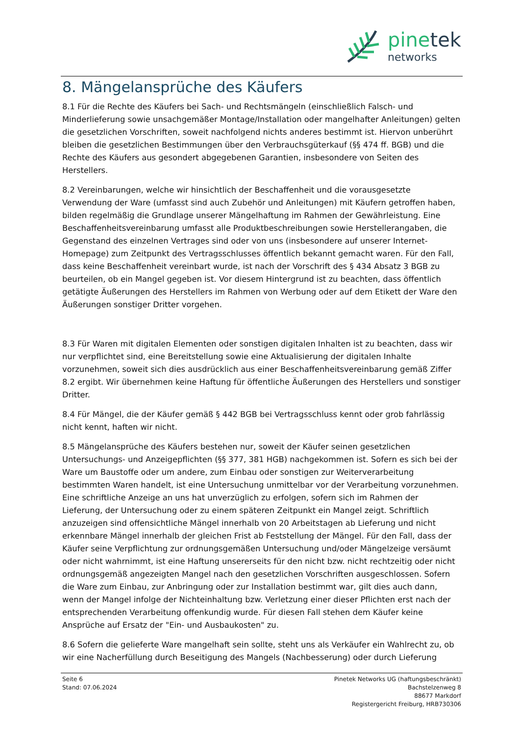pinetek
networks
8. Mängelansprüche des Käufers
8.1 Für die Rechte des Käufers bei Sach- und Rechtsmängeln (einschließlich Falsch- und Minderlieferung sowie unsachgemäßer Montage/Installation oder mangelhafter Anleitungen) gelten die gesetzlichen Vorschriften, soweit nachfolgend nichts anderes bestimmt ist. Hiervon unberührt bleiben die gesetzlichen Bestimmungen über den Verbrauchsgüterkauf (§§ 474 ff. BGB) und die Rechte des Käufers aus gesondert abgegebenen Garantien, insbesondere von Seiten des Herstellers.
8.2 Vereinbarungen, welche wir hinsichtlich der Beschaffenheit und die vorausgesetzte Verwendung der Ware (umfasst sind auch Zubehör und Anleitungen) mit Käufern getroffen haben, bilden regelmäßig die Grundlage unserer Mängelhaftung im Rahmen der Gewährleistung. Eine Beschaffenheitsvereinbarung umfasst alle Produktbeschreibungen sowie Herstellerangaben, die Gegenstand des einzelnen Vertrages sind oder von uns (insbesondere auf unserer Internet-Homepage) zum Zeitpunkt des Vertragsschlusses öffentlich bekannt gemacht waren. Für den Fall, dass keine Beschaffenheit vereinbart wurde, ist nach der Vorschrift des § 434 Absatz 3 BGB zu beurteilen, ob ein Mangel gegeben ist. Vor diesem Hintergrund ist zu beachten, dass öffentlich getätigte Äußerungen des Herstellers im Rahmen von Werbung oder auf dem Etikett der Ware den Äußerungen sonstiger Dritter vorgehen.
8.3 Für Waren mit digitalen Elementen oder sonstigen digitalen Inhalten ist zu beachten, dass wir nur verpflichtet sind, eine Bereitstellung sowie eine Aktualisierung der digitalen Inhalte vorzunehmen, soweit sich dies ausdrücklich aus einer Beschaffenheitsvereinbarung gemäß Ziffer 8.2 ergibt. Wir übernehmen keine Haftung für öffentliche Äußerungen des Herstellers und sonstiger Dritter.
8.4 Für Mängel, die der Käufer gemäß § 442 BGB bei Vertragsschluss kennt oder grob fahrlässig nicht kennt, haften wir nicht.
8.5 Mängelansprüche des Käufers bestehen nur, soweit der Käufer seinen gesetzlichen Untersuchungs- und Anzeigepflichten (§§ 377, 381 HGB) nachgekommen ist. Sofern es sich bei der Ware um Baustoffe oder um andere, zum Einbau oder sonstigen zur Weiterverarbeitung bestimmten Waren handelt, ist eine Untersuchung unmittelbar vor der Verarbeitung vorzunehmen. Eine schriftliche Anzeige an uns hat unverzüglich zu erfolgen, sofern sich im Rahmen der Lieferung, der Untersuchung oder zu einem späteren Zeitpunkt ein Mangel zeigt. Schriftlich anzuzeigen sind offensichtliche Mängel innerhalb von 20 Arbeitstagen ab Lieferung und nicht erkennbare Mängel innerhalb der gleichen Frist ab Feststellung der Mängel. Für den Fall, dass der Käufer seine Verpflichtung zur ordnungsgemäßen Untersuchung und/oder Mängelzeige versäumt oder nicht wahrnimmt, ist eine Haftung unsererseits für den nicht bzw. nicht rechtzeitig oder nicht ordnungsgemäß angezeigten Mangel nach den gesetzlichen Vorschriften ausgeschlossen. Sofern die Ware zum Einbau, zur Anbringung oder zur Installation bestimmt war, gilt dies auch dann, wenn der Mangel infolge der Nichteinhaltung bzw. Verletzung einer dieser Pflichten erst nach der entsprechenden Verarbeitung offenkundig wurde. Für diesen Fall stehen dem Käufer keine Ansprüche auf Ersatz der "Ein- und Ausbaukosten" zu.
8.6 Sofern die gelieferte Ware mangelhaft sein sollte, steht uns als Verkäufer ein Wahlrecht zu, ob wir eine Nacherfüllung durch Beseitigung des Mangels (Nachbesserung) oder durch Lieferung
Seite 6
Stand: 07.06.2024
Pinetek Networks UG (haftungsbeschränkt)
Bachstelzenweg 8
88677 Markdorf
Registergericht Freiburg, HRB730306